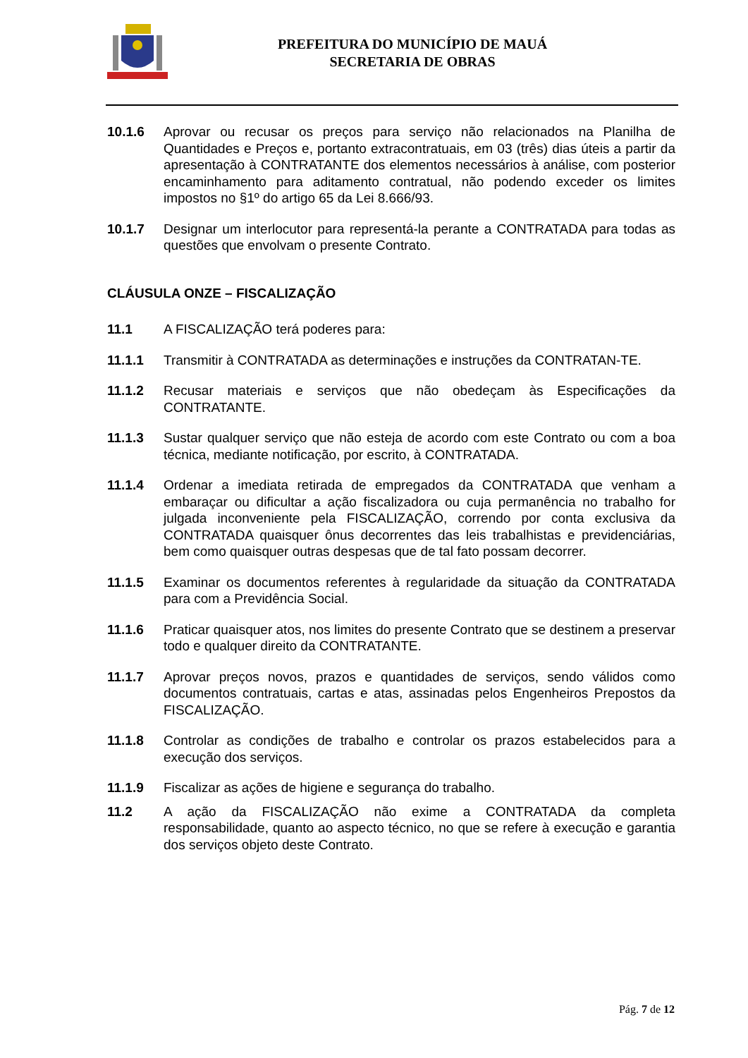PREFEITURA DO MUNICÍPIO DE MAUÁ
SECRETARIA DE OBRAS
10.1.6 Aprovar ou recusar os preços para serviço não relacionados na Planilha de Quantidades e Preços e, portanto extracontratuais, em 03 (três) dias úteis a partir da apresentação à CONTRATANTE dos elementos necessários à análise, com posterior encaminhamento para aditamento contratual, não podendo exceder os limites impostos no §1º do artigo 65 da Lei 8.666/93.
10.1.7 Designar um interlocutor para representá-la perante a CONTRATADA para todas as questões que envolvam o presente Contrato.
CLÁUSULA ONZE – FISCALIZAÇÃO
11.1 A FISCALIZAÇÃO terá poderes para:
11.1.1 Transmitir à CONTRATADA as determinações e instruções da CONTRATAN-TE.
11.1.2 Recusar materiais e serviços que não obedeçam às Especificações da CONTRATANTE.
11.1.3 Sustar qualquer serviço que não esteja de acordo com este Contrato ou com a boa técnica, mediante notificação, por escrito, à CONTRATADA.
11.1.4 Ordenar a imediata retirada de empregados da CONTRATADA que venham a embaraçar ou dificultar a ação fiscalizadora ou cuja permanência no trabalho for julgada inconveniente pela FISCALIZAÇÃO, correndo por conta exclusiva da CONTRATADA quaisquer ônus decorrentes das leis trabalhistas e previdenciárias, bem como quaisquer outras despesas que de tal fato possam decorrer.
11.1.5 Examinar os documentos referentes à regularidade da situação da CONTRATADA para com a Previdência Social.
11.1.6 Praticar quaisquer atos, nos limites do presente Contrato que se destinem a preservar todo e qualquer direito da CONTRATANTE.
11.1.7 Aprovar preços novos, prazos e quantidades de serviços, sendo válidos como documentos contratuais, cartas e atas, assinadas pelos Engenheiros Prepostos da FISCALIZAÇÃO.
11.1.8 Controlar as condições de trabalho e controlar os prazos estabelecidos para a execução dos serviços.
11.1.9 Fiscalizar as ações de higiene e segurança do trabalho.
11.2 A ação da FISCALIZAÇÃO não exime a CONTRATADA da completa responsabilidade, quanto ao aspecto técnico, no que se refere à execução e garantia dos serviços objeto deste Contrato.
Pág. 7 de 12